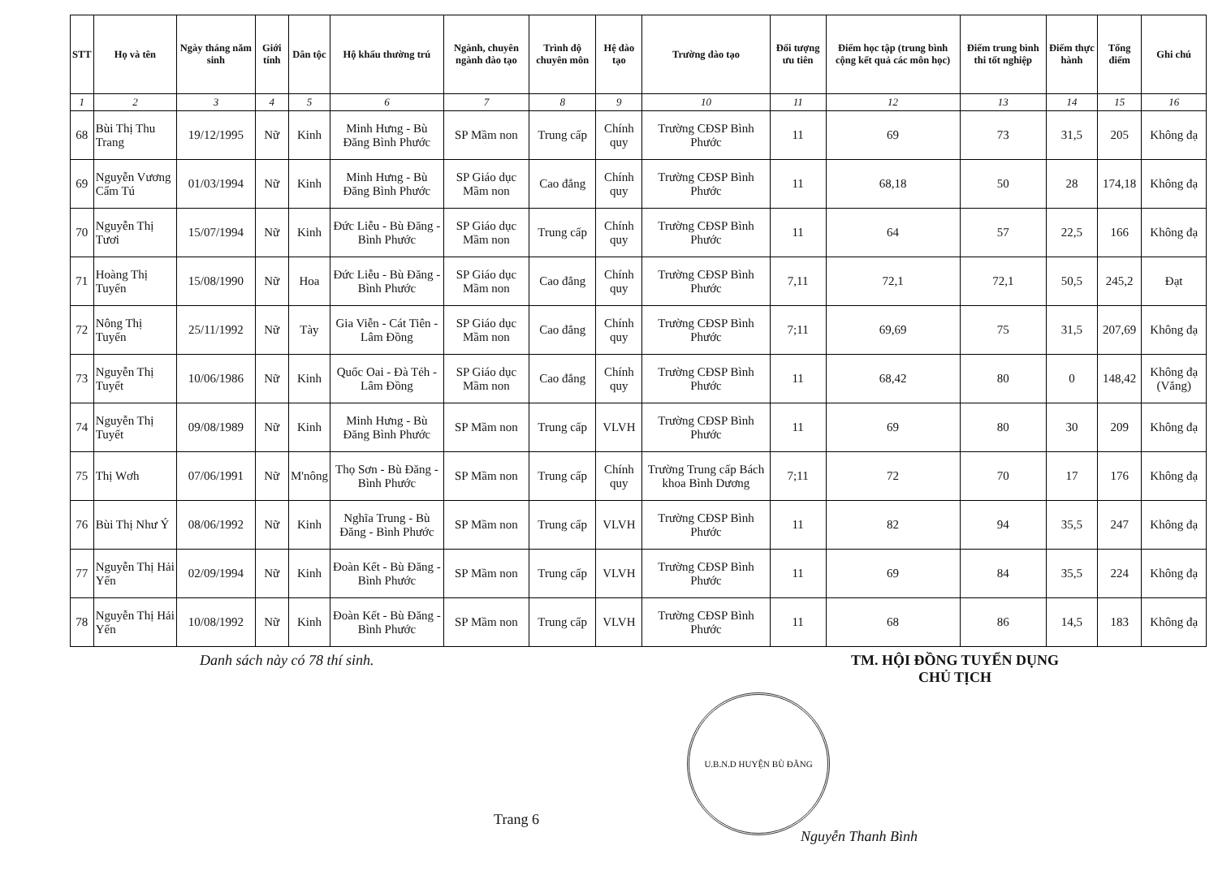| STT | Họ và tên | Ngày tháng năm sinh | Giới tính | Dân tộc | Hộ khẩu thường trú | Ngành, chuyên ngành đào tạo | Trình độ chuyên môn | Hệ đào tạo | Trường đào tạo | Đối tượng ưu tiên | Điểm học tập (trung bình cộng kết quả các môn học) | Điểm trung bình thi tốt nghiệp | Điểm thực hành | Tổng điểm | Ghi chú |
| --- | --- | --- | --- | --- | --- | --- | --- | --- | --- | --- | --- | --- | --- | --- | --- |
| 1 | 2 | 3 | 4 | 5 | 6 | 7 | 8 | 9 | 10 | 11 | 12 | 13 | 14 | 15 | 16 |
| 68 | Bùi Thị Thu Trang | 19/12/1995 | Nữ | Kinh | Minh Hưng - Bù Đăng Bình Phước | SP Mầm non | Trung cấp | Chính quy | Trường CĐSP Bình Phước | 11 | 69 | 73 | 31,5 | 205 | Không đạ |
| 69 | Nguyễn Vương Cẩm Tú | 01/03/1994 | Nữ | Kinh | Minh Hưng - Bù Đăng Bình Phước | SP Giáo dục Mầm non | Cao đẳng | Chính quy | Trường CĐSP Bình Phước | 11 | 68,18 | 50 | 28 | 174,18 | Không đạ |
| 70 | Nguyễn Thị Tươi | 15/07/1994 | Nữ | Kinh | Đức Liễu - Bù Đăng - Bình Phước | SP Giáo dục Mầm non | Trung cấp | Chính quy | Trường CĐSP Bình Phước | 11 | 64 | 57 | 22,5 | 166 | Không đạ |
| 71 | Hoàng Thị Tuyến | 15/08/1990 | Nữ | Hoa | Đức Liễu - Bù Đăng - Bình Phước | SP Giáo dục Mầm non | Cao đẳng | Chính quy | Trường CĐSP Bình Phước | 7,11 | 72,1 | 72,1 | 50,5 | 245,2 | Đạt |
| 72 | Nông Thị Tuyến | 25/11/1992 | Nữ | Tày | Gia Viễn - Cát Tiên - Lâm Đồng | SP Giáo dục Mầm non | Cao đẳng | Chính quy | Trường CĐSP Bình Phước | 7;11 | 69,69 | 75 | 31,5 | 207,69 | Không đạ |
| 73 | Nguyễn Thị Tuyết | 10/06/1986 | Nữ | Kinh | Quốc Oai - Đà Tẻh - Lâm Đồng | SP Giáo dục Mầm non | Cao đẳng | Chính quy | Trường CĐSP Bình Phước | 11 | 68,42 | 80 | 0 | 148,42 | Không đạ (Vắng) |
| 74 | Nguyễn Thị Tuyết | 09/08/1989 | Nữ | Kinh | Minh Hưng - Bù Đăng Bình Phước | SP Mầm non | Trung cấp | VLVH | Trường CĐSP Bình Phước | 11 | 69 | 80 | 30 | 209 | Không đạ |
| 75 | Thị Wơh | 07/06/1991 | Nữ | M'nông | Thọ Sơn - Bù Đăng - Bình Phước | SP Mầm non | Trung cấp | Chính quy | Trường Trung cấp Bách khoa Bình Dương | 7;11 | 72 | 70 | 17 | 176 | Không đạ |
| 76 | Bùi Thị Như Ý | 08/06/1992 | Nữ | Kinh | Nghĩa Trung - Bù Đăng - Bình Phước | SP Mầm non | Trung cấp | VLVH | Trường CĐSP Bình Phước | 11 | 82 | 94 | 35,5 | 247 | Không đạ |
| 77 | Nguyễn Thị Hải Yến | 02/09/1994 | Nữ | Kinh | Đoàn Kết - Bù Đăng - Bình Phước | SP Mầm non | Trung cấp | VLVH | Trường CĐSP Bình Phước | 11 | 69 | 84 | 35,5 | 224 | Không đạ |
| 78 | Nguyễn Thị Hải Yến | 10/08/1992 | Nữ | Kinh | Đoàn Kết - Bù Đăng - Bình Phước | SP Mầm non | Trung cấp | VLVH | Trường CĐSP Bình Phước | 11 | 68 | 86 | 14,5 | 183 | Không đạ |
Danh sách này có 78 thí sinh. TM. HỘI ĐỒNG TUYỂN DỤNG
CHỦ TỊCH
U.B.N.D HUYỆN BÙ ĐĂNG
Trang 6
Nguyễn Thanh Bình